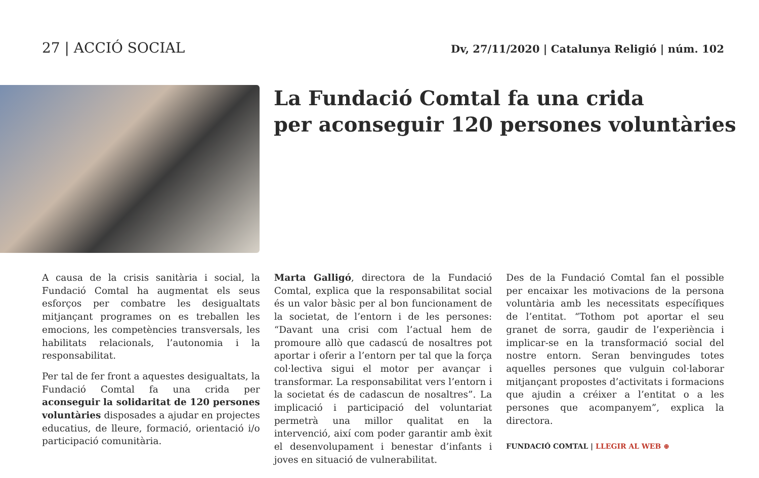27 | ACCIÓ SOCIAL
Dv, 27/11/2020 | Catalunya Religió | núm. 102
La Fundació Comtal fa una crida
per aconseguir 120 persones voluntàries
A causa de la crisis sanitària i social, la Fundació Comtal ha augmentat els seus esforços per combatre les desigualtats mitjançant programes on es treballen les emocions, les competències transversals, les habilitats relacionals, l’autonomia i la responsabilitat.
Per tal de fer front a aquestes desigualtats, la Fundació Comtal fa una crida per aconseguir la solidaritat de 120 persones voluntàries disposades a ajudar en projectes educatius, de lleure, formació, orientació i/o participació comunitària.
Marta Galligó, directora de la Fundació Comtal, explica que la responsabilitat social és un valor bàsic per al bon funcionament de la societat, de l’entorn i de les persones: “Davant una crisi com l’actual hem de promoure allò que cadascú de nosaltres pot aportar i oferir a l’entorn per tal que la força col·lectiva sigui el motor per avançar i transformar. La responsabilitat vers l’entorn i la societat és de cadascun de nosaltres”. La implicació i participació del voluntariat permetrà una millor qualitat en la intervenció, així com poder garantir amb èxit el desenvolupament i benestar d’infants i joves en situació de vulnerabilitat.
Des de la Fundació Comtal fan el possible per encaixar les motivacions de la persona voluntària amb les necessitats específiques de l’entitat. “Tothom pot aportar el seu granet de sorra, gaudir de l’experiència i implicar-se en la transformació social del nostre entorn. Seran benvingudes totes aquelles persones que vulguin col·laborar mitjançant propostes d’activitats i formacions que ajudin a créixer a l’entitat o a les persones que acompanyem”, explica la directora.
FUNDACIÓ COMTAL | LLEGIR AL WEB ⊕